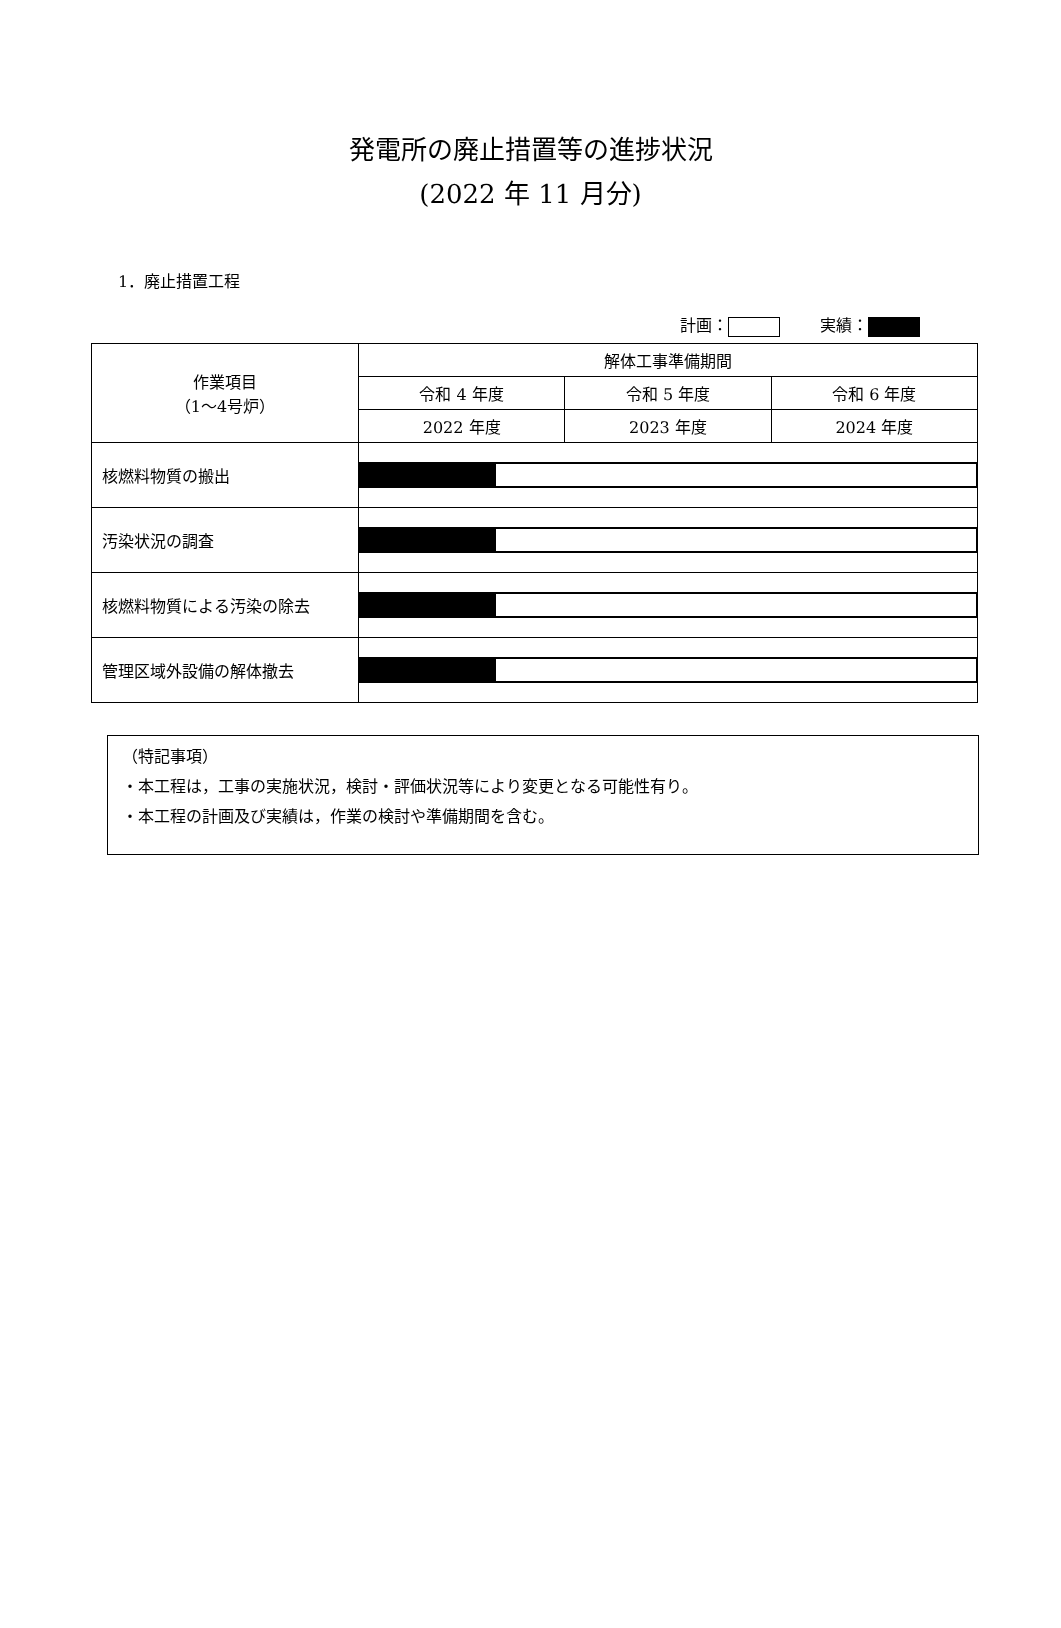発電所の廃止措置等の進捗状況
(2022 年 11 月分)
1．廃止措置工程
計画： 実績：
| 作業項目 （1～4号炉） | 解体工事準備期間 | | |
| --- | --- | --- | --- |
| | 令和 4 年度 | 令和 5 年度 | 令和 6 年度 |
| | 2022 年度 | 2023 年度 | 2024 年度 |
| 核燃料物質の搬出 | | | |
| 汚染状況の調査 | | | |
| 核燃料物質による汚染の除去 | | | |
| 管理区域外設備の解体撤去 | | | |
（特記事項）
・本工程は，工事の実施状況，検討・評価状況等により変更となる可能性有り。
・本工程の計画及び実績は，作業の検討や準備期間を含む。